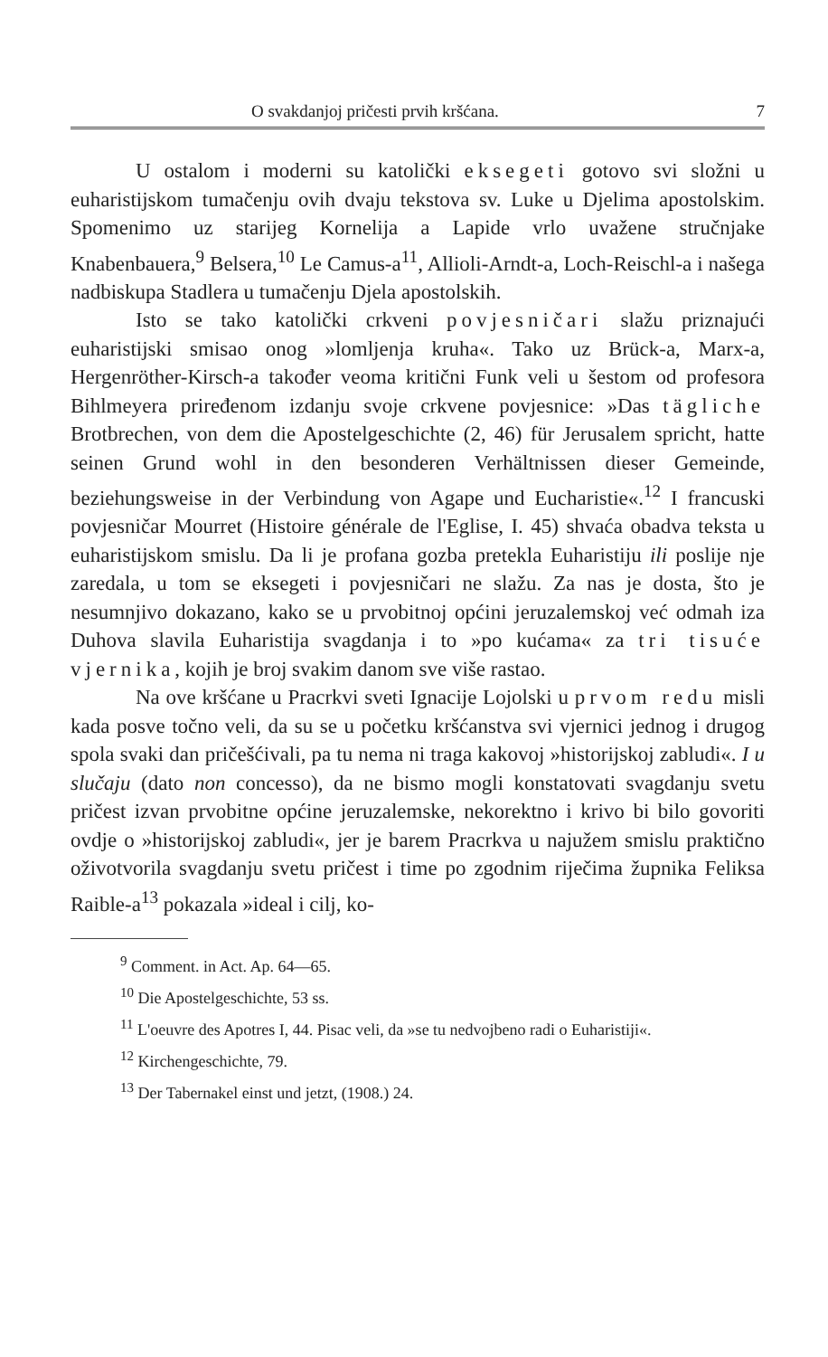O svakdanjoj pričesti prvih kršćana. 7
U ostalom i moderni su katolički eksegeti gotovo svi složni u euharistijskom tumačenju ovih dvaju tekstova sv. Luke u Djelima apostolskim. Spomenimo uz starijeg Kornelija a Lapide vrlo uvažene stručnjake Knabenbauera,<sup>9</sup> Belsera,<sup>10</sup> Le Camus-a<sup>11</sup>, Allioli-Arndt-a, Loch-Reischl-a i našega nadbiskupa Stadlera u tumačenju Djela apostolskih.
Isto se tako katolički crkveni povjesničari slažu priznajući euharistijski smisao onog »lomljenja kruha«. Tako uz Brück-a, Marx-a, Hergenröther-Kirsch-a također veoma kritični Funk veli u šestom od profesora Bihlmeyera priređenom izdanju svoje crkvene povjesnice: »Das tägliche Brotbrechen, von dem die Apostelgeschichte (2, 46) für Jerusalem spricht, hatte seinen Grund wohl in den besonderen Verhältnissen dieser Gemeinde, beziehungsweise in der Verbindung von Agape und Eucharistie«.<sup>12</sup> I francuski povjesničar Mourret (Histoire générale de l'Eglise, I. 45) shvaća obadva teksta u euharistijskom smislu. Da li je profana gozba pretekla Euharistiju ili poslije nje zaredala, u tom se eksegeti i povjesničari ne slažu. Za nas je dosta, što je nesumnjivo dokazano, kako se u prvobitnoj općini jeruzalemskoj već odmah iza Duhova slavila Euharistija svagdanja i to »po kućama« za tri tisuće vjernika, kojih je broj svakim danom sve više rastao.
Na ove kršćane u Pracrkvi sveti Ignacije Lojolski u prvom redu misli kada posve točno veli, da su se u početku kršćanstva svi vjernici jednog i drugog spola svaki dan pričešćivali, pa tu nema ni traga kakovoj »historijskoj zabludi«. I u slučaju (dato non concesso), da ne bismo mogli konstatovati svagdanju svetu pričest izvan prvobitne općine jeruzalemske, nekorektno i krivo bi bilo govoriti ovdje o »historijskoj zabludi«, jer je barem Pracrkva u najužem smislu praktično oživotvorila svagdanju svetu pričest i time po zgodnim riječima župnika Feliksa Raible-a<sup>13</sup> pokazala »ideal i cilj, ko-
<sup>9</sup> Comment. in Act. Ap. 64—65.
<sup>10</sup> Die Apostelgeschichte, 53 ss.
<sup>11</sup> L'oeuvre des Apotres I, 44. Pisac veli, da »se tu nedvojbeno radi o Euharistiji«.
<sup>12</sup> Kirchengeschichte, 79.
<sup>13</sup> Der Tabernakel einst und jetzt, (1908.) 24.